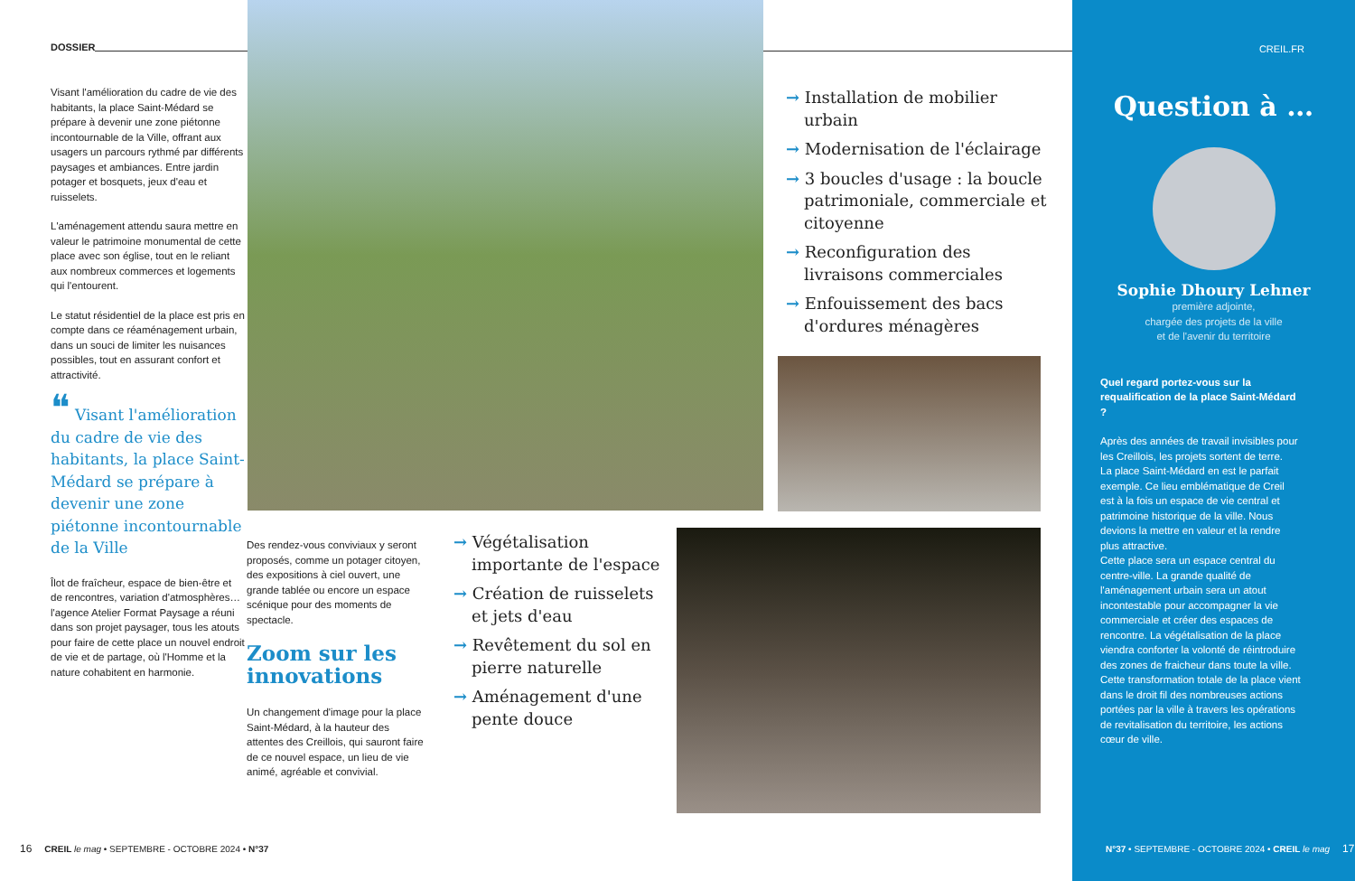DOSSIER
Visant l'amélioration du cadre de vie des habitants, la place Saint-Médard se prépare à devenir une zone piétonne incontournable de la Ville, offrant aux usagers un parcours rythmé par différents paysages et ambiances. Entre jardin potager et bosquets, jeux d'eau et ruisselets.
L'aménagement attendu saura mettre en valeur le patrimoine monumental de cette place avec son église, tout en le reliant aux nombreux commerces et logements qui l'entourent.
Le statut résidentiel de la place est pris en compte dans ce réaménagement urbain, dans un souci de limiter les nuisances possibles, tout en assurant confort et attractivité.
❝ Visant l'amélioration du cadre de vie des habitants, la place Saint-Médard se prépare à devenir une zone piétonne incontournable de la Ville
Îlot de fraîcheur, espace de bien-être et de rencontres, variation d'atmosphères… l'agence Atelier Format Paysage a réuni dans son projet paysager, tous les atouts pour faire de cette place un nouvel endroit de vie et de partage, où l'Homme et la nature cohabitent en harmonie.
Des rendez-vous conviviaux y seront proposés, comme un potager citoyen, des expositions à ciel ouvert, une grande tablée ou encore un espace scénique pour des moments de spectacle.
Zoom sur les innovations
Un changement d'image pour la place Saint-Médard, à la hauteur des attentes des Creillois, qui sauront faire de ce nouvel espace, un lieu de vie animé, agréable et convivial.
→ Végétalisation importante de l'espace
→ Création de ruisselets et jets d'eau
→ Revêtement du sol en pierre naturelle
→ Aménagement d'une pente douce
→ Installation de mobilier urbain
→ Modernisation de l'éclairage
→ 3 boucles d'usage : la boucle patrimoniale, commerciale et citoyenne
→ Reconfiguration des livraisons commerciales
→ Enfouissement des bacs d'ordures ménagères
CREIL.FR
Question à …
Sophie Dhoury Lehner
première adjointe,
chargée des projets de la ville
et de l'avenir du territoire
Quel regard portez-vous sur la requalification de la place Saint-Médard ?
Après des années de travail invisibles pour les Creillois, les projets sortent de terre.
La place Saint-Médard en est le parfait exemple. Ce lieu emblématique de Creil est à la fois un espace de vie central et patrimoine historique de la ville. Nous devions la mettre en valeur et la rendre plus attractive.
Cette place sera un espace central du centre-ville. La grande qualité de l'aménagement urbain sera un atout incontestable pour accompagner la vie commerciale et créer des espaces de rencontre. La végétalisation de la place viendra conforter la volonté de réintroduire des zones de fraicheur dans toute la ville.
Cette transformation totale de la place vient dans le droit fil des nombreuses actions portées par la ville à travers les opérations de revitalisation du territoire, les actions cœur de ville.
16 CREIL le mag • SEPTEMBRE - OCTOBRE 2024 • N°37
N°37 • SEPTEMBRE - OCTOBRE 2024 • CREIL le mag 17